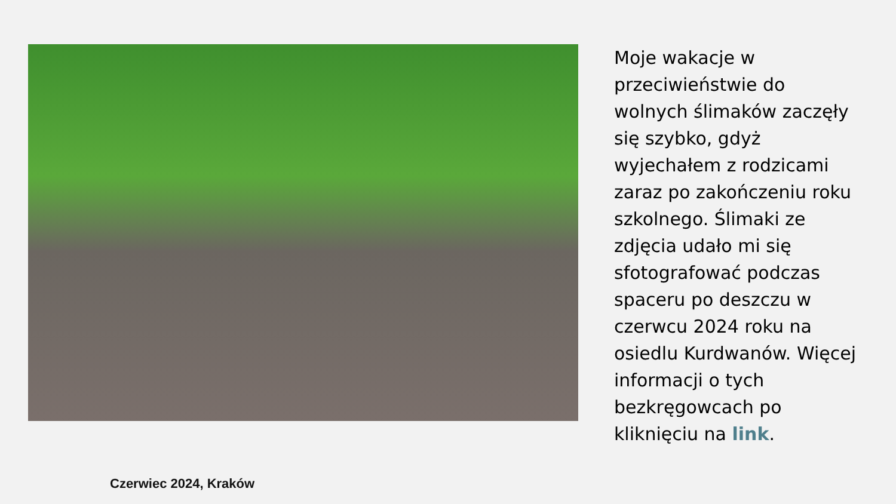Czerwiec 2024, Kraków
Moje wakacje w przeciwieństwie do wolnych ślimaków zaczęły się szybko, gdyż wyjechałem z rodzicami zaraz po zakończeniu roku szkolnego. Ślimaki ze zdjęcia udało mi się sfotografować podczas spaceru po deszczu w czerwcu 2024 roku na osiedlu Kurdwanów. Więcej informacji o tych bezkręgowcach po kliknięciu na link.